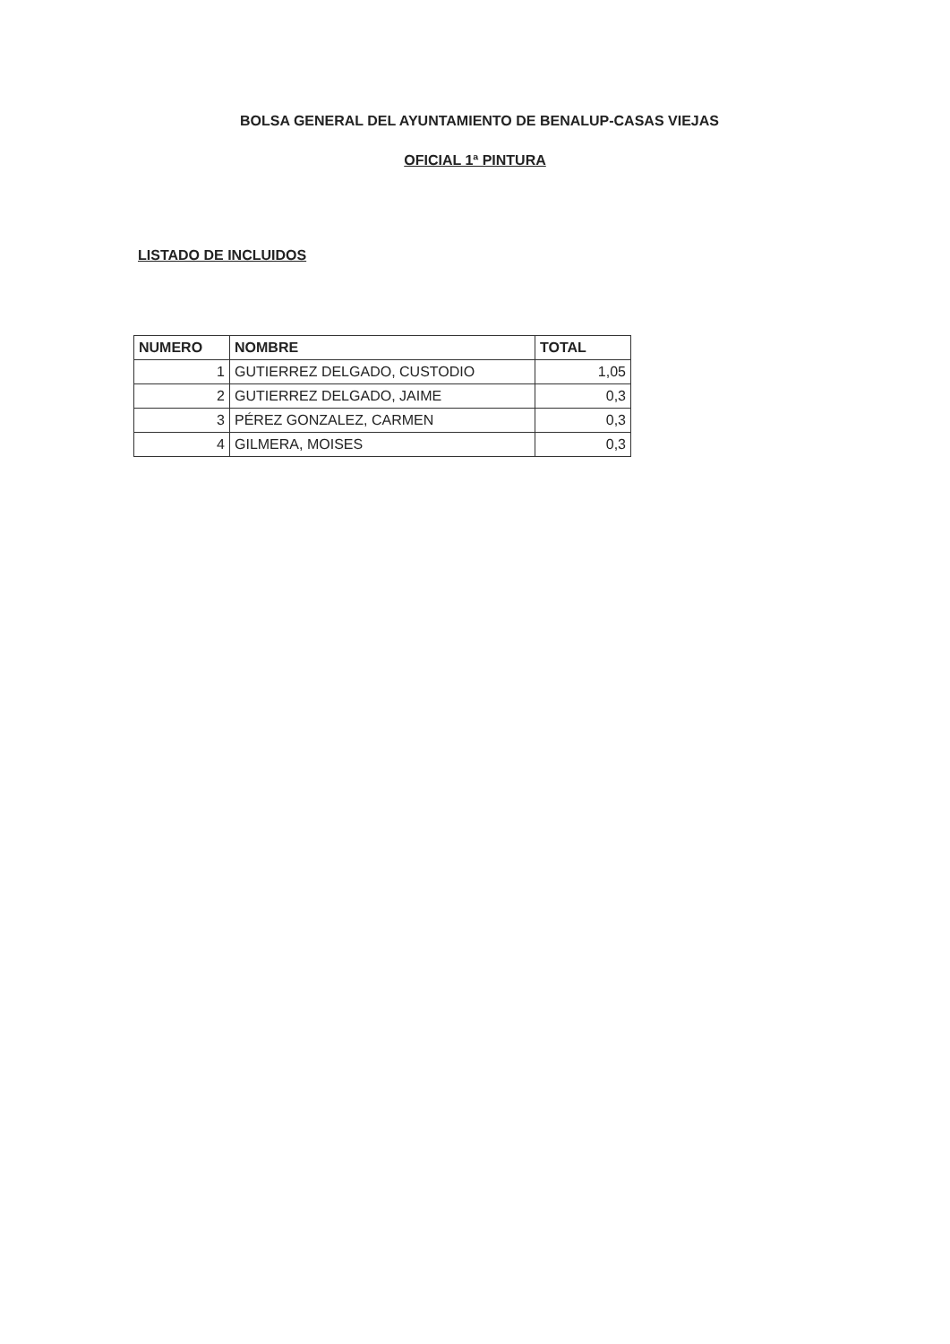BOLSA GENERAL DEL AYUNTAMIENTO DE BENALUP-CASAS VIEJAS
OFICIAL 1ª PINTURA
LISTADO DE INCLUIDOS
| NUMERO | NOMBRE | TOTAL |
| --- | --- | --- |
| 1 | GUTIERREZ DELGADO, CUSTODIO | 1,05 |
| 2 | GUTIERREZ DELGADO, JAIME | 0,3 |
| 3 | PÉREZ GONZALEZ, CARMEN | 0,3 |
| 4 | GILMERA, MOISES | 0,3 |